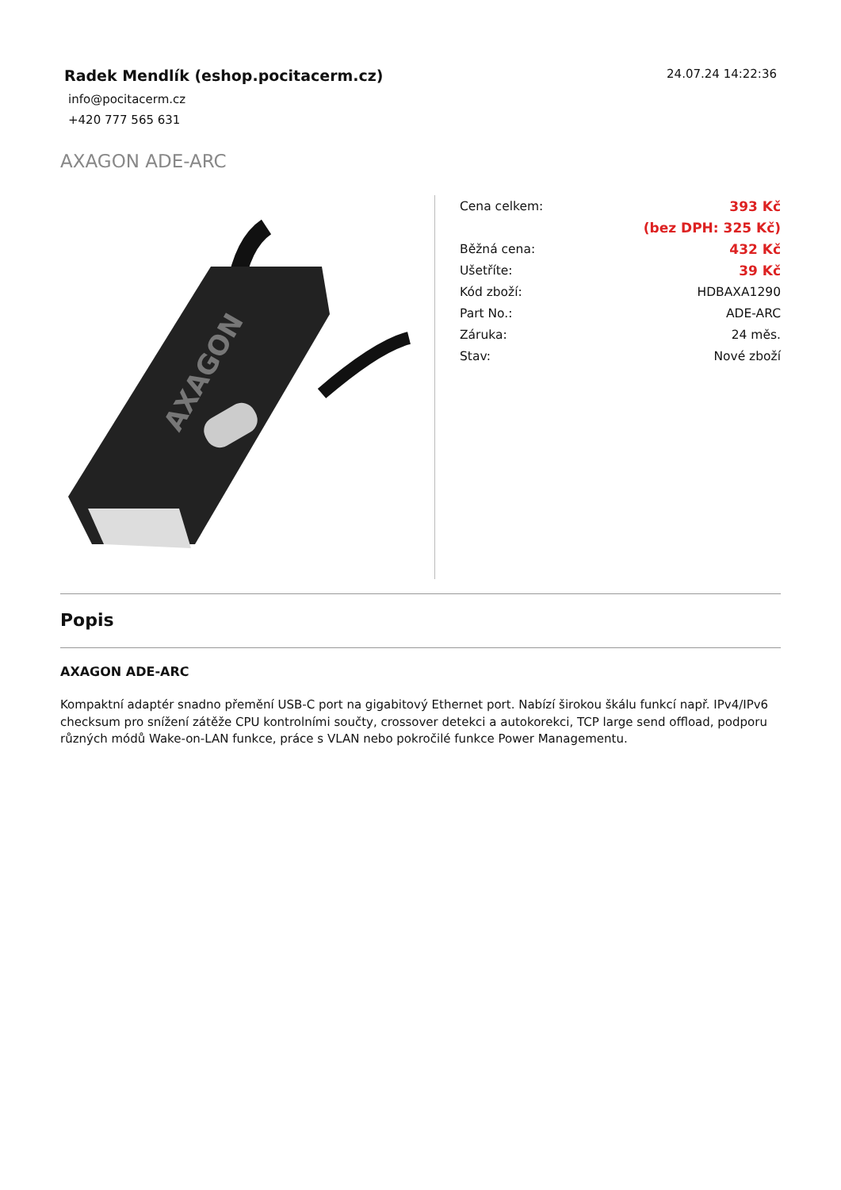Radek Mendlík (eshop.pocitacerm.cz)
24.07.24 14:22:36
info@pocitacerm.cz
+420 777 565 631
AXAGON ADE-ARC
AXAGON
| Cena celkem: | 393 Kč |
| | (bez DPH: 325 Kč) |
| Běžná cena: | 432 Kč |
| Ušetříte: | 39 Kč |
| Kód zboží: | HDBAXA1290 |
| Part No.: | ADE-ARC |
| Záruka: | 24 měs. |
| Stav: | Nové zboží |
Popis
AXAGON ADE-ARC
Kompaktní adaptér snadno přemění USB-C port na gigabitový Ethernet port. Nabízí širokou škálu funkcí např. IPv4/IPv6 checksum pro snížení zátěže CPU kontrolními součty, crossover detekci a autokorekci, TCP large send offload, podporu různých módů Wake-on-LAN funkce, práce s VLAN nebo pokročilé funkce Power Managementu.